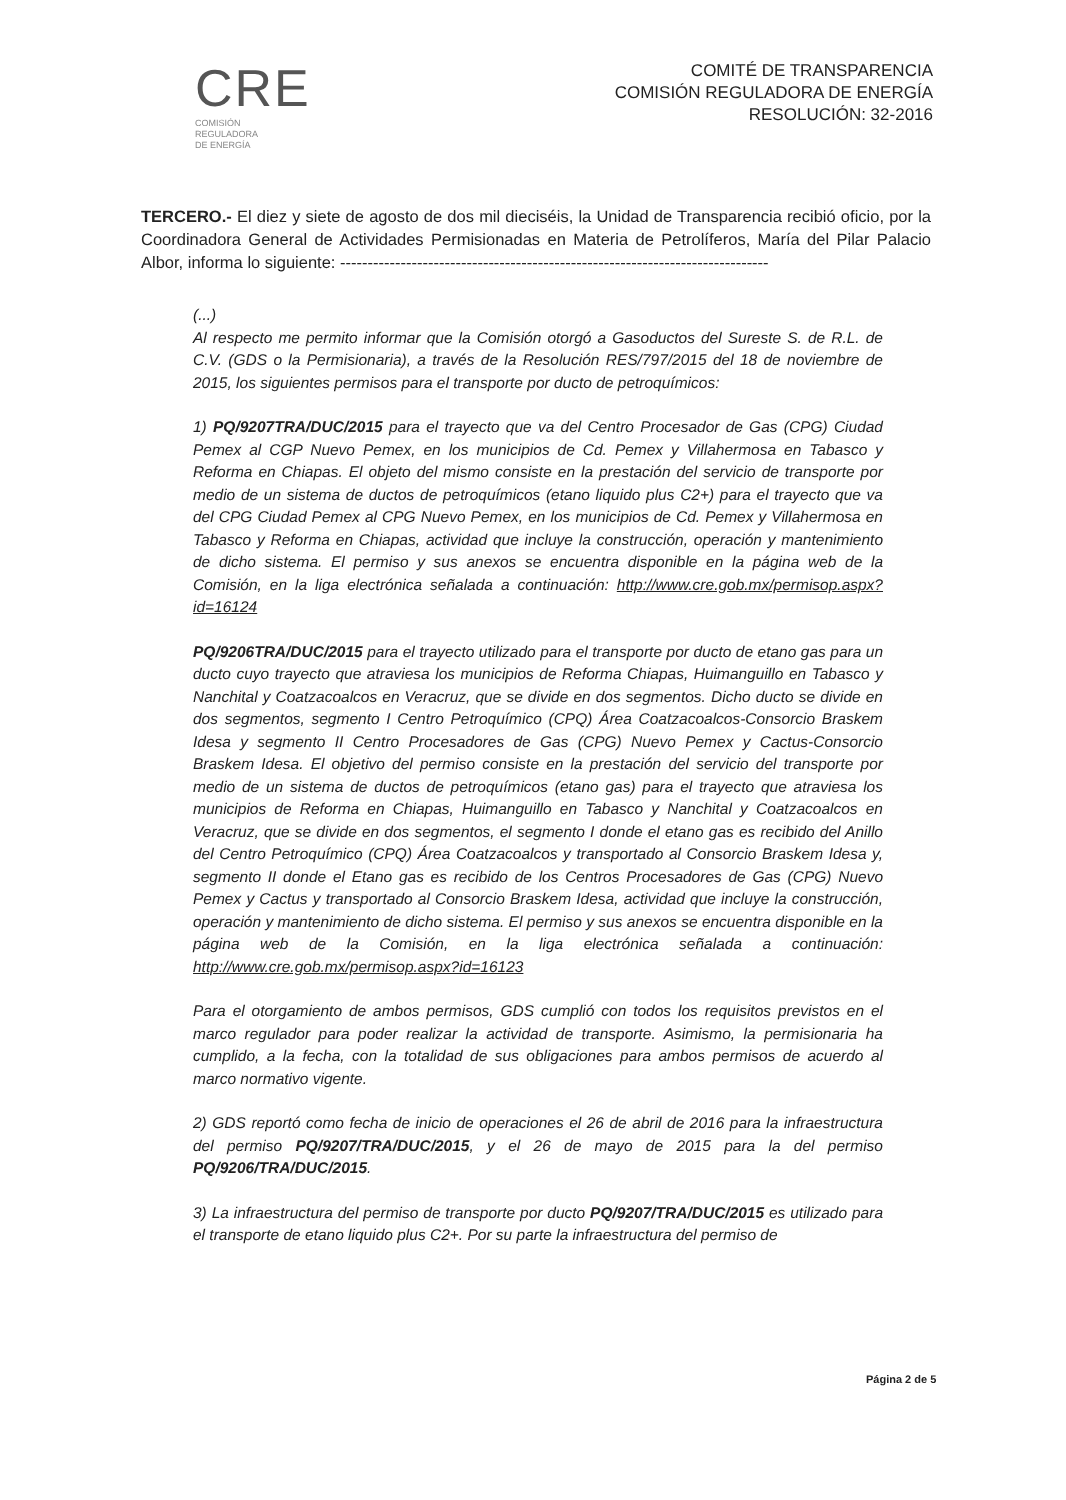CRE
COMISIÓN
REGULADORA
DE ENERGÍA
COMITÉ DE TRANSPARENCIA
COMISIÓN REGULADORA DE ENERGÍA
RESOLUCIÓN: 32-2016
TERCERO.- El diez y siete de agosto de dos mil dieciséis, la Unidad de Transparencia recibió oficio, por la Coordinadora General de Actividades Permisionadas en Materia de Petrolíferos, María del Pilar Palacio Albor, informa lo siguiente: ------------------------------------------------------------------------------
(...)
Al respecto me permito informar que la Comisión otorgó a Gasoductos del Sureste S. de R.L. de C.V. (GDS o la Permisionaria), a través de la Resolución RES/797/2015 del 18 de noviembre de 2015, los siguientes permisos para el transporte por ducto de petroquímicos:
1) PQ/9207TRA/DUC/2015 para el trayecto que va del Centro Procesador de Gas (CPG) Ciudad Pemex al CGP Nuevo Pemex, en los municipios de Cd. Pemex y Villahermosa en Tabasco y Reforma en Chiapas. El objeto del mismo consiste en la prestación del servicio de transporte por medio de un sistema de ductos de petroquímicos (etano liquido plus C2+) para el trayecto que va del CPG Ciudad Pemex al CPG Nuevo Pemex, en los municipios de Cd. Pemex y Villahermosa en Tabasco y Reforma en Chiapas, actividad que incluye la construcción, operación y mantenimiento de dicho sistema. El permiso y sus anexos se encuentra disponible en la página web de la Comisión, en la liga electrónica señalada a continuación: http://www.cre.gob.mx/permisop.aspx?id=16124
PQ/9206TRA/DUC/2015 para el trayecto utilizado para el transporte por ducto de etano gas para un ducto cuyo trayecto que atraviesa los municipios de Reforma Chiapas, Huimanguillo en Tabasco y Nanchital y Coatzacoalcos en Veracruz, que se divide en dos segmentos. Dicho ducto se divide en dos segmentos, segmento I Centro Petroquímico (CPQ) Área Coatzacoalcos-Consorcio Braskem Idesa y segmento II Centro Procesadores de Gas (CPG) Nuevo Pemex y Cactus-Consorcio Braskem Idesa. El objetivo del permiso consiste en la prestación del servicio del transporte por medio de un sistema de ductos de petroquímicos (etano gas) para el trayecto que atraviesa los municipios de Reforma en Chiapas, Huimanguillo en Tabasco y Nanchital y Coatzacoalcos en Veracruz, que se divide en dos segmentos, el segmento I donde el etano gas es recibido del Anillo del Centro Petroquímico (CPQ) Área Coatzacoalcos y transportado al Consorcio Braskem Idesa y, segmento II donde el Etano gas es recibido de los Centros Procesadores de Gas (CPG) Nuevo Pemex y Cactus y transportado al Consorcio Braskem Idesa, actividad que incluye la construcción, operación y mantenimiento de dicho sistema. El permiso y sus anexos se encuentra disponible en la página web de la Comisión, en la liga electrónica señalada a continuación: http://www.cre.gob.mx/permisop.aspx?id=16123
Para el otorgamiento de ambos permisos, GDS cumplió con todos los requisitos previstos en el marco regulador para poder realizar la actividad de transporte. Asimismo, la permisionaria ha cumplido, a la fecha, con la totalidad de sus obligaciones para ambos permisos de acuerdo al marco normativo vigente.
2) GDS reportó como fecha de inicio de operaciones el 26 de abril de 2016 para la infraestructura del permiso PQ/9207/TRA/DUC/2015, y el 26 de mayo de 2015 para la del permiso PQ/9206/TRA/DUC/2015.
3) La infraestructura del permiso de transporte por ducto PQ/9207/TRA/DUC/2015 es utilizado para el transporte de etano liquido plus C2+. Por su parte la infraestructura del permiso de
Página 2 de 5